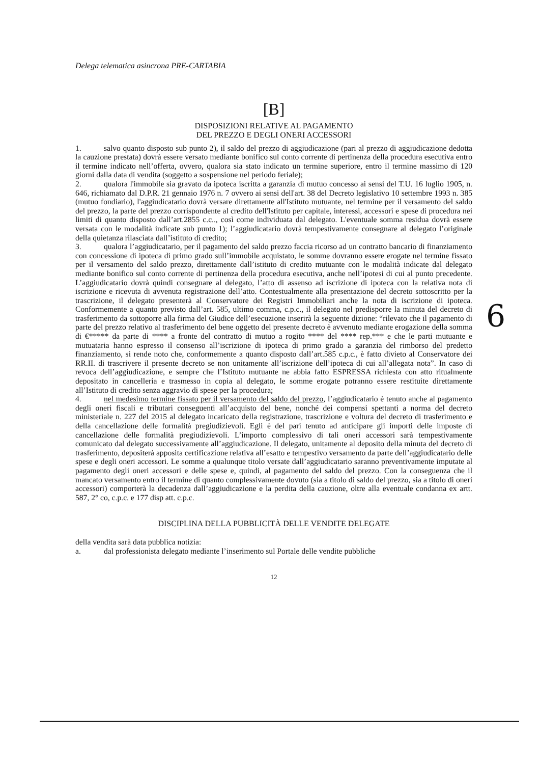Delega telematica asincrona PRE-CARTABIA
[B]
DISPOSIZIONI RELATIVE AL PAGAMENTO
DEL PREZZO E DEGLI ONERI ACCESSORI
1. salvo quanto disposto sub punto 2), il saldo del prezzo di aggiudicazione (pari al prezzo di aggiudicazione dedotta la cauzione prestata) dovrà essere versato mediante bonifico sul conto corrente di pertinenza della procedura esecutiva entro il termine indicato nell’offerta, ovvero, qualora sia stato indicato un termine superiore, entro il termine massimo di 120 giorni dalla data di vendita (soggetto a sospensione nel periodo feriale);
2. qualora l'immobile sia gravato da ipoteca iscritta a garanzia di mutuo concesso ai sensi del T.U. 16 luglio 1905, n. 646, richiamato dal D.P.R. 21 gennaio 1976 n. 7 ovvero ai sensi dell'art. 38 del Decreto legislativo 10 settembre 1993 n. 385 (mutuo fondiario), l'aggiudicatario dovrà versare direttamente all'Istituto mutuante, nel termine per il versamento del saldo del prezzo, la parte del prezzo corrispondente al credito dell'Istituto per capitale, interessi, accessori e spese di procedura nei limiti di quanto disposto dall’art.2855 c.c.., così come individuata dal delegato. L'eventuale somma residua dovrà essere versata con le modalità indicate sub punto 1); l’aggiudicatario dovrà tempestivamente consegnare al delegato l’originale della quietanza rilasciata dall’istituto di credito;
3. qualora l’aggiudicatario, per il pagamento del saldo prezzo faccia ricorso ad un contratto bancario di finanziamento con concessione di ipoteca di primo grado sull’immobile acquistato, le somme dovranno essere erogate nel termine fissato per il versamento del saldo prezzo, direttamente dall’istituto di credito mutuante con le modalità indicate dal delegato mediante bonifico sul conto corrente di pertinenza della procedura esecutiva, anche nell’ipotesi di cui al punto precedente. L’aggiudicatario dovrà quindi consegnare al delegato, l’atto di assenso ad iscrizione di ipoteca con la relativa nota di iscrizione e ricevuta di avvenuta registrazione dell’atto. Contestualmente alla presentazione del decreto sottoscritto per la trascrizione, il delegato presenterà al Conservatore dei Registri Immobiliari anche la nota di iscrizione di ipoteca. Conformemente a quanto previsto dall’art. 585, ultimo comma, c.p.c., il delegato nel predisporre la minuta del decreto di trasferimento da sottoporre alla firma del Giudice dell’esecuzione inserirà la seguente dizione: “rilevato che il pagamento di parte del prezzo relativo al trasferimento del bene oggetto del presente decreto è avvenuto mediante erogazione della somma di €***** da parte di **** a fronte del contratto di mutuo a rogito **** del **** rep.*** e che le parti mutuante e mutuataria hanno espresso il consenso all’iscrizione di ipoteca di primo grado a garanzia del rimborso del predetto finanziamento, si rende noto che, conformemente a quanto disposto dall’art.585 c.p.c., è fatto divieto al Conservatore dei RR.II. di trascrivere il presente decreto se non unitamente all’iscrizione dell’ipoteca di cui all’allegata nota”. In caso di revoca dell’aggiudicazione, e sempre che l’Istituto mutuante ne abbia fatto ESPRESSA richiesta con atto ritualmente depositato in cancelleria e trasmesso in copia al delegato, le somme erogate potranno essere restituite direttamente all’Istituto di credito senza aggravio di spese per la procedura;
4. nel medesimo termine fissato per il versamento del saldo del prezzo, l’aggiudicatario è tenuto anche al pagamento degli oneri fiscali e tributari conseguenti all’acquisto del bene, nonché dei compensi spettanti a norma del decreto ministeriale n. 227 del 2015 al delegato incaricato della registrazione, trascrizione e voltura del decreto di trasferimento e della cancellazione delle formalità pregiudizievoli. Egli è del pari tenuto ad anticipare gli importi delle imposte di cancellazione delle formalità pregiudizievoli. L’importo complessivo di tali oneri accessori sarà tempestivamente comunicato dal delegato successivamente all’aggiudicazione. Il delegato, unitamente al deposito della minuta del decreto di trasferimento, depositerà apposita certificazione relativa all’esatto e tempestivo versamento da parte dell’aggiudicatario delle spese e degli oneri accessori. Le somme a qualunque titolo versate dall’aggiudicatario saranno preventivamente imputate al pagamento degli oneri accessori e delle spese e, quindi, al pagamento del saldo del prezzo. Con la conseguenza che il mancato versamento entro il termine di quanto complessivamente dovuto (sia a titolo di saldo del prezzo, sia a titolo di oneri accessori) comporterà la decadenza dall’aggiudicazione e la perdita della cauzione, oltre alla eventuale condanna ex artt. 587, 2° co, c.p.c. e 177 disp att. c.p.c.
DISCIPLINA DELLA PUBBLICITÀ DELLE VENDITE DELEGATE
della vendita sarà data pubblica notizia:
a. dal professionista delegato mediante l’inserimento sul Portale delle vendite pubbliche
12
6